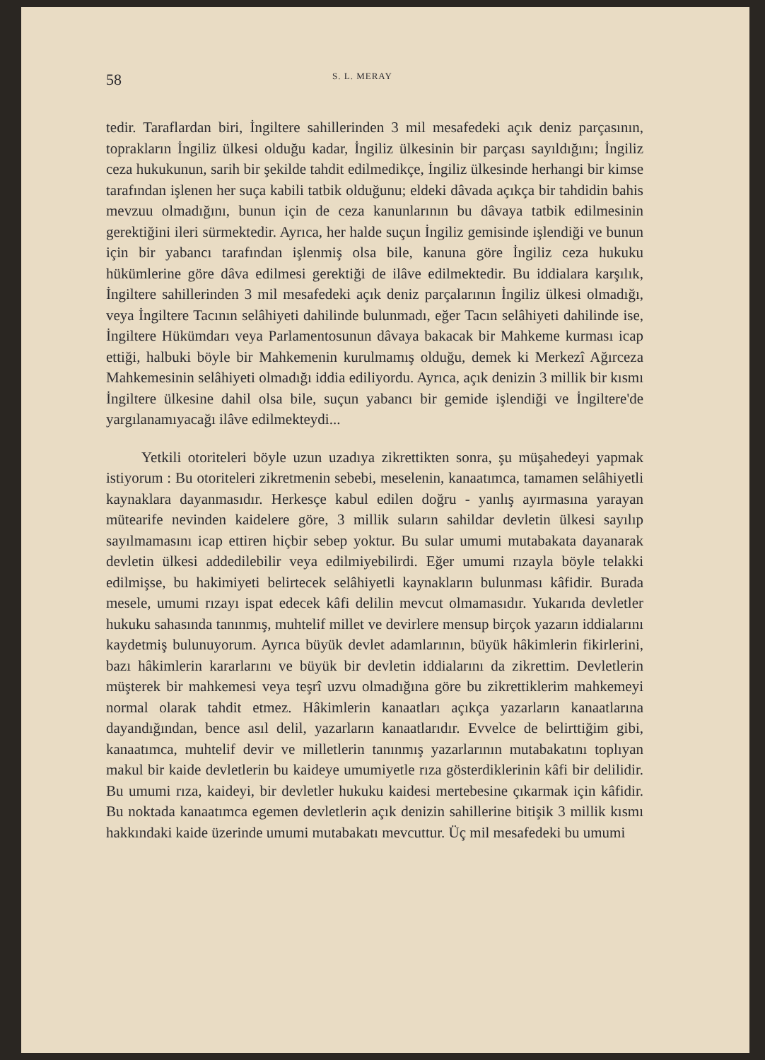58 S. L. MERAY
tedir. Taraflardan biri, İngiltere sahillerinden 3 mil mesafedeki açık deniz parçasının, toprakların İngiliz ülkesi olduğu kadar, İngiliz ülkesinin bir parçası sayıldığını; İngiliz ceza hukukunun, sarih bir şekilde tahdit edilmedikçe, İngiliz ülkesinde herhangi bir kimse tarafından işlenen her suça kabili tatbik olduğunu; eldeki dâvada açıkça bir tahdidin bahis mevzuu olmadığını, bunun için de ceza kanunlarının bu dâvaya tatbik edilmesinin gerektiğini ileri sürmektedir. Ayrıca, her halde suçun İngiliz gemisinde işlendiği ve bunun için bir yabancı tarafından işlenmiş olsa bile, kanuna göre İngiliz ceza hukuku hükümlerine göre dâva edilmesi gerektiği de ilâve edilmektedir. Bu iddialara karşılık, İngiltere sahillerinden 3 mil mesafedeki açık deniz parçalarının İngiliz ülkesi olmadığı, veya İngiltere Tacının selâhiyeti dahilinde bulunmadı, eğer Tacın selâhiyeti dahilinde ise, İngiltere Hükümdarı veya Parlamentosunun dâvaya bakacak bir Mahkeme kurması icap ettiği, halbuki böyle bir Mahkemenin kurulmamış olduğu, demek ki Merkezî Ağırceza Mahkemesinin selâhiyeti olmadığı iddia ediliyordu. Ayrıca, açık denizin 3 millik bir kısmı İngiltere ülkesine dahil olsa bile, suçun yabancı bir gemide işlendiği ve İngiltere'de yargılanamıyacağı ilâve edilmekteydi...
Yetkili otoriteleri böyle uzun uzadıya zikrettikten sonra, şu müşahedeyi yapmak istiyorum : Bu otoriteleri zikretmenin sebebi, meselenin, kanaatımca, tamamen selâhiyetli kaynaklara dayanmasıdır. Herkesçe kabul edilen doğru - yanlış ayırmasına yarayan mütearife nevinden kaidelere göre, 3 millik suların sahildar devletin ülkesi sayılıp sayılmamasını icap ettiren hiçbir sebep yoktur. Bu sular umumi mutabakata dayanarak devletin ülkesi addedilebilir veya edilmiyebilirdi. Eğer umumi rızayla böyle telakki edilmişse, bu hakimiyeti belirtecek selâhiyetli kaynakların bulunması kâfidir. Burada mesele, umumi rızayı ispat edecek kâfi delilin mevcut olmamasıdır. Yukarıda devletler hukuku sahasında tanınmış, muhtelif millet ve devirlere mensup birçok yazarın iddialarını kaydetmiş bulunuyorum. Ayrıca büyük devlet adamlarının, büyük hâkimlerin fikirlerini, bazı hâkimlerin kararlarını ve büyük bir devletin iddialarını da zikrettim. Devletlerin müşterek bir mahkemesi veya teşrî uzvu olmadığına göre bu zikrettiklerim mahkemeyi normal olarak tahdit etmez. Hâkimlerin kanaatları açıkça yazarların kanaatlarına dayandığından, bence asıl delil, yazarların kanaatlarıdır. Evvelce de belirttiğim gibi, kanaatımca, muhtelif devir ve milletlerin tanınmış yazarlarının mutabakatını toplıyan makul bir kaide devletlerin bu kaideye umumiyetle rıza gösterdiklerinin kâfi bir delilidir. Bu umumi rıza, kaideyi, bir devletler hukuku kaidesi mertebesine çıkarmak için kâfidir. Bu noktada kanaatımca egemen devletlerin açık denizin sahillerine bitişik 3 millik kısmı hakkındaki kaide üzerinde umumi mutabakatı mevcuttur. Üç mil mesafedeki bu umumi